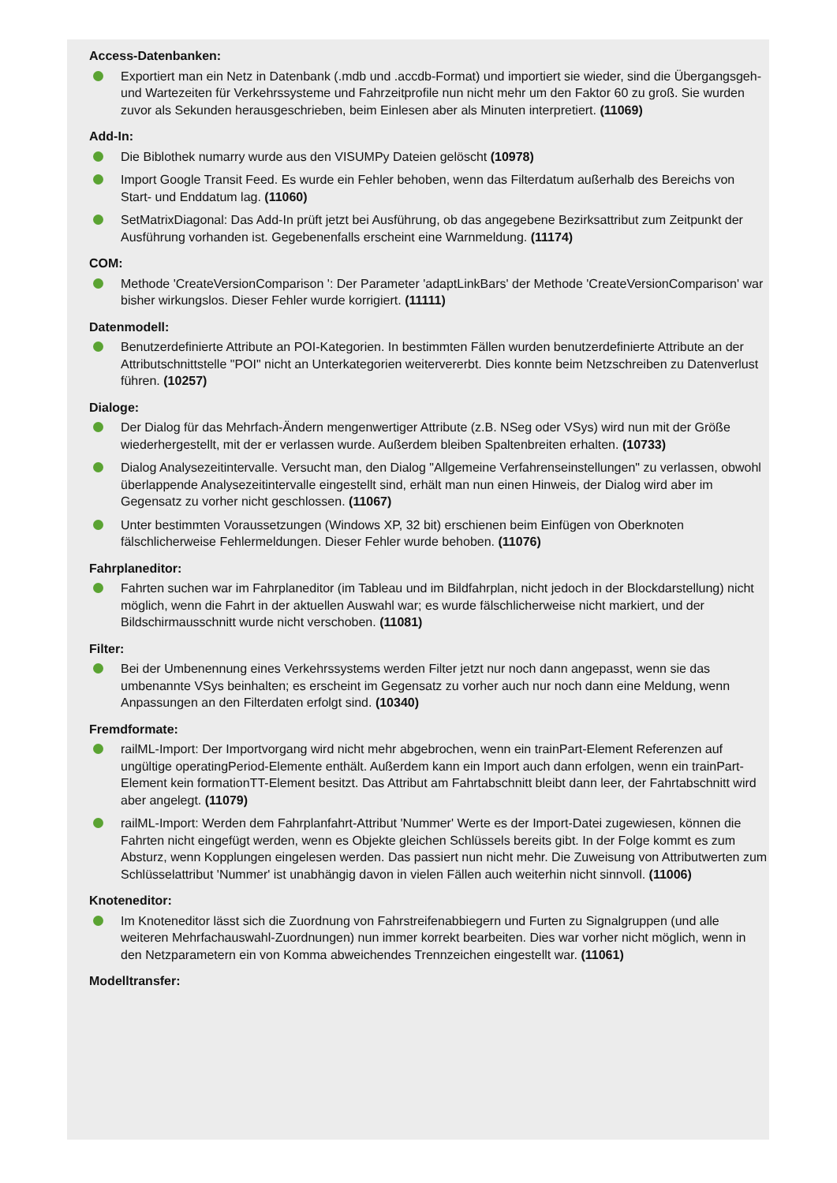Access-Datenbanken:
Exportiert man ein Netz in Datenbank (.mdb und .accdb-Format) und importiert sie wieder, sind die Übergangsgeh- und Wartezeiten für Verkehrssysteme und Fahrzeitprofile nun nicht mehr um den Faktor 60 zu groß. Sie wurden zuvor als Sekunden herausgeschrieben, beim Einlesen aber als Minuten interpretiert. (11069)
Add-In:
Die Biblothek numarry wurde aus den VISUMPy Dateien gelöscht (10978)
Import Google Transit Feed. Es wurde ein Fehler behoben, wenn das Filterdatum außerhalb des Bereichs von Start- und Enddatum lag. (11060)
SetMatrixDiagonal: Das Add-In prüft jetzt bei Ausführung, ob das angegebene Bezirksattribut zum Zeitpunkt der Ausführung vorhanden ist. Gegebenenfalls erscheint eine Warnmeldung. (11174)
COM:
Methode 'CreateVersionComparison ': Der Parameter 'adaptLinkBars' der Methode 'CreateVersionComparison' war bisher wirkungslos. Dieser Fehler wurde korrigiert. (11111)
Datenmodell:
Benutzerdefinierte Attribute an POI-Kategorien. In bestimmten Fällen wurden benutzerdefinierte Attribute an der Attributschnittstelle "POI" nicht an Unterkategorien weitervererbt. Dies konnte beim Netzschreiben zu Datenverlust führen. (10257)
Dialoge:
Der Dialog für das Mehrfach-Ändern mengenwertiger Attribute (z.B. NSeg oder VSys) wird nun mit der Größe wiederhergestellt, mit der er verlassen wurde. Außerdem bleiben Spaltenbreiten erhalten. (10733)
Dialog Analysezeitintervalle. Versucht man, den Dialog "Allgemeine Verfahrenseinstellungen" zu verlassen, obwohl überlappende Analysezeitintervalle eingestellt sind, erhält man nun einen Hinweis, der Dialog wird aber im Gegensatz zu vorher nicht geschlossen. (11067)
Unter bestimmten Voraussetzungen (Windows XP, 32 bit) erschienen beim Einfügen von Oberknoten fälschlicherweise Fehlermeldungen. Dieser Fehler wurde behoben. (11076)
Fahrplaneditor:
Fahrten suchen war im Fahrplaneditor (im Tableau und im Bildfahrplan, nicht jedoch in der Blockdarstellung) nicht möglich, wenn die Fahrt in der aktuellen Auswahl war; es wurde fälschlicherweise nicht markiert, und der Bildschirmausschnitt wurde nicht verschoben. (11081)
Filter:
Bei der Umbenennung eines Verkehrssystems werden Filter jetzt nur noch dann angepasst, wenn sie das umbenannte VSys beinhalten; es erscheint im Gegensatz zu vorher auch nur noch dann eine Meldung, wenn Anpassungen an den Filterdaten erfolgt sind. (10340)
Fremdformate:
railML-Import: Der Importvorgang wird nicht mehr abgebrochen, wenn ein trainPart-Element Referenzen auf ungültige operatingPeriod-Elemente enthält. Außerdem kann ein Import auch dann erfolgen, wenn ein trainPart-Element kein formationTT-Element besitzt. Das Attribut am Fahrtabschnitt bleibt dann leer, der Fahrtabschnitt wird aber angelegt. (11079)
railML-Import: Werden dem Fahrplanfahrt-Attribut 'Nummer' Werte es der Import-Datei zugewiesen, können die Fahrten nicht eingefügt werden, wenn es Objekte gleichen Schlüssels bereits gibt. In der Folge kommt es zum Absturz, wenn Kopplungen eingelesen werden. Das passiert nun nicht mehr. Die Zuweisung von Attributwerten zum Schlüsselattribut 'Nummer' ist unabhängig davon in vielen Fällen auch weiterhin nicht sinnvoll. (11006)
Knoteneditor:
Im Knoteneditor lässt sich die Zuordnung von Fahrstreifenabbiegern und Furten zu Signalgruppen (und alle weiteren Mehrfachauswahl-Zuordnungen) nun immer korrekt bearbeiten. Dies war vorher nicht möglich, wenn in den Netzparametern ein von Komma abweichendes Trennzeichen eingestellt war. (11061)
Modelltransfer: